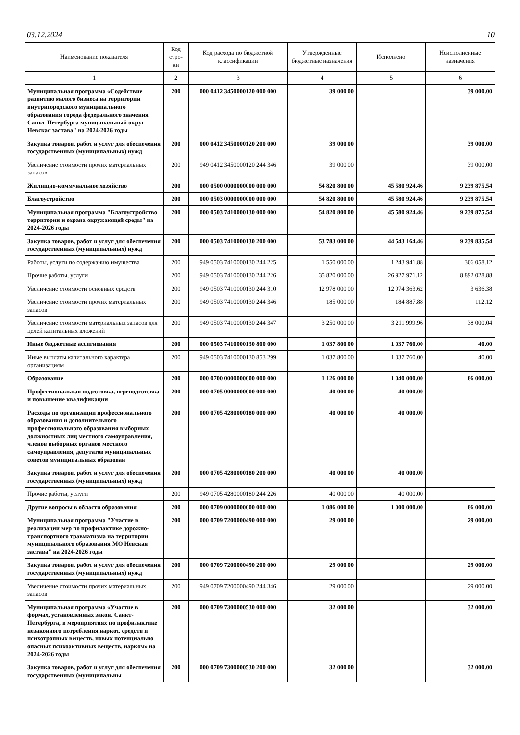03.12.2024 10
| Наименование показателя | Код стро-ки | Код расхода по бюджетной классификации | Утвержденные бюджетные назначения | Исполнено | Неисполненные назначения |
| --- | --- | --- | --- | --- | --- |
| 1 | 2 | 3 | 4 | 5 | 6 |
| Муниципальная программа «Содействие развитию малого бизнеса на территории внутригородского муниципального образования города федерального значения Санкт-Петербурга муниципальный округ Невская застава" на 2024-2026 годы | 200 | 000 0412 3450000120 000 000 | 39 000.00 | | 39 000.00 |
| Закупка товаров, работ и услуг для обеспечения государственных (муниципальных) нужд | 200 | 000 0412 3450000120 200 000 | 39 000.00 | | 39 000.00 |
| Увеличение стоимости прочих материальных запасов | 200 | 949 0412 3450000120 244 346 | 39 000.00 | | 39 000.00 |
| Жилищно-коммунальное хозяйство | 200 | 000 0500 0000000000 000 000 | 54 820 800.00 | 45 580 924.46 | 9 239 875.54 |
| Благоустройство | 200 | 000 0503 0000000000 000 000 | 54 820 800.00 | 45 580 924.46 | 9 239 875.54 |
| Муниципальная программа "Благоустройство территории и охрана окружающей среды" на 2024-2026 годы | 200 | 000 0503 7410000130 000 000 | 54 820 800.00 | 45 580 924.46 | 9 239 875.54 |
| Закупка товаров, работ и услуг для обеспечения государственных (муниципальных) нужд | 200 | 000 0503 7410000130 200 000 | 53 783 000.00 | 44 543 164.46 | 9 239 835.54 |
| Работы, услуги по содержанию имущества | 200 | 949 0503 7410000130 244 225 | 1 550 000.00 | 1 243 941.88 | 306 058.12 |
| Прочие работы, услуги | 200 | 949 0503 7410000130 244 226 | 35 820 000.00 | 26 927 971.12 | 8 892 028.88 |
| Увеличение стоимости основных средств | 200 | 949 0503 7410000130 244 310 | 12 978 000.00 | 12 974 363.62 | 3 636.38 |
| Увеличение стоимости прочих материальных запасов | 200 | 949 0503 7410000130 244 346 | 185 000.00 | 184 887.88 | 112.12 |
| Увеличение стоимости материальных запасов для целей капитальных вложений | 200 | 949 0503 7410000130 244 347 | 3 250 000.00 | 3 211 999.96 | 38 000.04 |
| Иные бюджетные ассигнования | 200 | 000 0503 7410000130 800 000 | 1 037 800.00 | 1 037 760.00 | 40.00 |
| Иные выплаты капитального характера организациям | 200 | 949 0503 7410000130 853 299 | 1 037 800.00 | 1 037 760.00 | 40.00 |
| Образование | 200 | 000 0700 0000000000 000 000 | 1 126 000.00 | 1 040 000.00 | 86 000.00 |
| Профессиональная подготовка, переподготовка и повышение квалификации | 200 | 000 0705 0000000000 000 000 | 40 000.00 | 40 000.00 | |
| Расходы по организации профессионального образования и дополнительного профессионального образования выборных должностных лиц местного самоуправления, членов выборных органов местного самоуправления, депутатов муниципальных советов муниципальных образован | 200 | 000 0705 4280000180 000 000 | 40 000.00 | 40 000.00 | |
| Закупка товаров, работ и услуг для обеспечения государственных (муниципальных) нужд | 200 | 000 0705 4280000180 200 000 | 40 000.00 | 40 000.00 | |
| Прочие работы, услуги | 200 | 949 0705 4280000180 244 226 | 40 000.00 | 40 000.00 | |
| Другие вопросы в области образования | 200 | 000 0709 0000000000 000 000 | 1 086 000.00 | 1 000 000.00 | 86 000.00 |
| Муниципальная программа "Участие в реализации мер по профилактике дорожно-транспортного травматизма на территории муниципального образования МО Невская застава" на 2024-2026 годы | 200 | 000 0709 7200000490 000 000 | 29 000.00 | | 29 000.00 |
| Закупка товаров, работ и услуг для обеспечения государственных (муниципальных) нужд | 200 | 000 0709 7200000490 200 000 | 29 000.00 | | 29 000.00 |
| Увеличение стоимости прочих материальных запасов | 200 | 949 0709 7200000490 244 346 | 29 000.00 | | 29 000.00 |
| Муниципальная программа «Участие в формах, установленных закон. Санкт-Петербурга, в мероприятиях по профилактике незаконного потребления наркот. средств и психотропных веществ, новых потенциально опасных психоактивных веществ, нарком» на 2024-2026 годы | 200 | 000 0709 7300000530 000 000 | 32 000.00 | | 32 000.00 |
| Закупка товаров, работ и услуг для обеспечения государственных (муниципальны | 200 | 000 0709 7300000530 200 000 | 32 000.00 | | 32 000.00 |